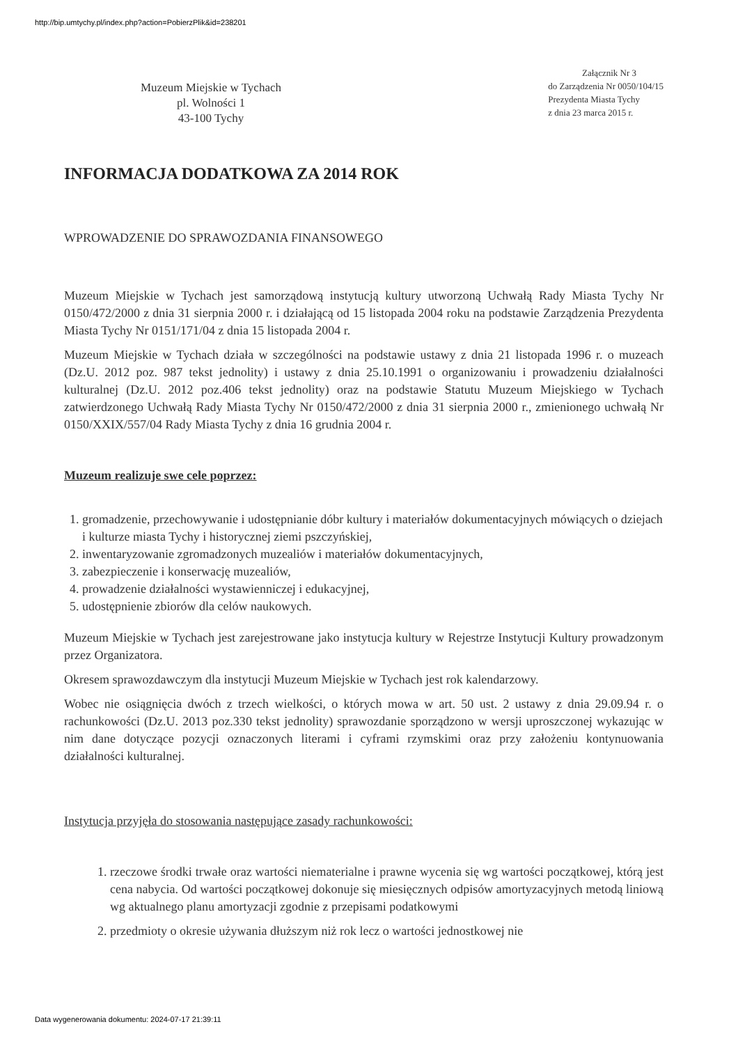http://bip.umtychy.pl/index.php?action=PobierzPlik&id=238201
Muzeum Miejskie w Tychach
pl. Wolności 1
43-100 Tychy
Załącznik Nr 3
do Zarządzenia Nr 0050/104/15
Prezydenta Miasta Tychy
z dnia 23 marca 2015 r.
INFORMACJA DODATKOWA ZA 2014 ROK
WPROWADZENIE DO SPRAWOZDANIA FINANSOWEGO
Muzeum Miejskie w Tychach jest samorządową instytucją kultury utworzoną Uchwałą Rady Miasta Tychy Nr 0150/472/2000 z dnia 31 sierpnia 2000 r. i działającą od 15 listopada 2004 roku na podstawie Zarządzenia Prezydenta Miasta Tychy Nr 0151/171/04 z dnia 15 listopada 2004 r.
Muzeum Miejskie w Tychach działa w szczególności na podstawie ustawy z dnia 21 listopada 1996 r. o muzeach (Dz.U. 2012 poz. 987 tekst jednolity) i ustawy z dnia 25.10.1991 o organizowaniu i prowadzeniu działalności kulturalnej (Dz.U. 2012 poz.406 tekst jednolity) oraz na podstawie Statutu Muzeum Miejskiego w Tychach zatwierdzonego Uchwałą Rady Miasta Tychy Nr 0150/472/2000 z dnia 31 sierpnia 2000 r., zmienionego uchwałą Nr 0150/XXIX/557/04 Rady Miasta Tychy z dnia 16 grudnia 2004 r.
Muzeum realizuje swe cele poprzez:
1. gromadzenie, przechowywanie i udostępnianie dóbr kultury i materiałów dokumentacyjnych mówiących o dziejach i kulturze miasta Tychy i historycznej ziemi pszczyńskiej,
2. inwentaryzowanie zgromadzonych muzealiów i materiałów dokumentacyjnych,
3. zabezpieczenie i konserwację muzealiów,
4. prowadzenie działalności wystawienniczej i edukacyjnej,
5. udostępnienie zbiorów dla celów naukowych.
Muzeum Miejskie w Tychach jest zarejestrowane jako instytucja kultury w Rejestrze Instytucji Kultury prowadzonym przez Organizatora.
Okresem sprawozdawczym dla instytucji Muzeum Miejskie w Tychach jest rok kalendarzowy.
Wobec nie osiągnięcia dwóch z trzech wielkości, o których mowa w art. 50 ust. 2 ustawy z dnia 29.09.94 r. o rachunkowości (Dz.U. 2013 poz.330 tekst jednolity) sprawozdanie sporządzono w wersji uproszczonej wykazując w nim dane dotyczące pozycji oznaczonych literami i cyframi rzymskimi oraz przy założeniu kontynuowania działalności kulturalnej.
Instytucja przyjęła do stosowania następujące zasady rachunkowości:
1. rzeczowe środki trwałe oraz wartości niematerialne i prawne wycenia się wg wartości początkowej, którą jest cena nabycia. Od wartości początkowej dokonuje się miesięcznych odpisów amortyzacyjnych metodą liniową wg aktualnego planu amortyzacji zgodnie z przepisami podatkowymi
2. przedmioty o okresie używania dłuższym niż rok lecz o wartości jednostkowej nie
Data wygenerowania dokumentu: 2024-07-17 21:39:11